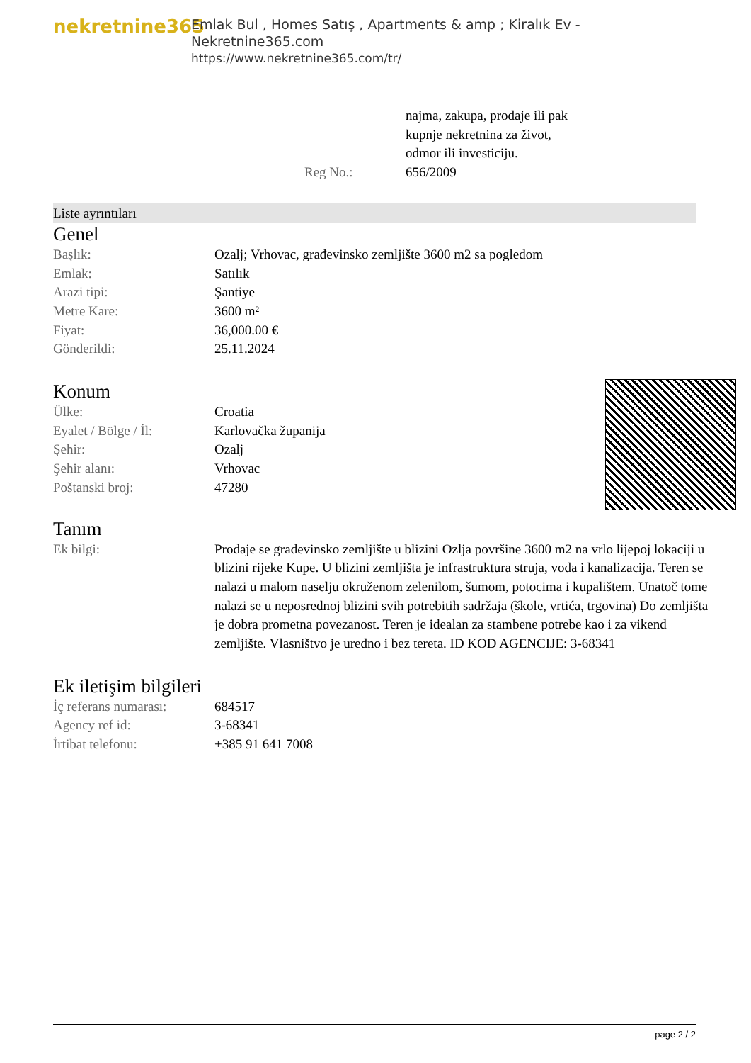nekretnine365
Emlak Bul , Homes Satış , Apartments & amp ; Kiralık Ev - Nekretnine365.com
https://www.nekretnine365.com/tr/
| | najma, zakupa, prodaje ili pak kupnje nekretnina za život, odmor ili investiciju. |
| Reg No.: | 656/2009 |
Liste ayrıntıları
Genel
| Başlık: | Ozalj; Vrhovac, građevinsko zemljište 3600 m2 sa pogledom |
| Emlak: | Satılık |
| Arazi tipi: | Şantiye |
| Metre Kare: | 3600 m² |
| Fiyat: | 36,000.00 € |
| Gönderildi: | 25.11.2024 |
Konum
| Ülke: | Croatia |
| Eyalet / Bölge / İl: | Karlovačka županija |
| Şehir: | Ozalj |
| Şehir alanı: | Vrhovac |
| Poštanski broj: | 47280 |
Tanım
| Ek bilgi: | Prodaje se građevinsko zemljište u blizini Ozlja površine 3600 m2 na vrlo lijepoj lokaciji u blizini rijeke Kupe. U blizini zemljišta je infrastruktura struja, voda i kanalizacija. Teren se nalazi u malom naselju okruženom zelenilom, šumom, potocima i kupalištem. Unatoč tome nalazi se u neposrednoj blizini svih potrebitih sadržaja (škole, vrtića, trgovina) Do zemljišta je dobra prometna povezanost. Teren je idealan za stambene potrebe kao i za vikend zemljište. Vlasništvo je uredno i bez tereta. ID KOD AGENCIJE: 3-68341 |
Ek iletişim bilgileri
| İç referans numarası: | 684517 |
| Agency ref id: | 3-68341 |
| İrtibat telefonu: | +385 91 641 7008 |
page 2 / 2